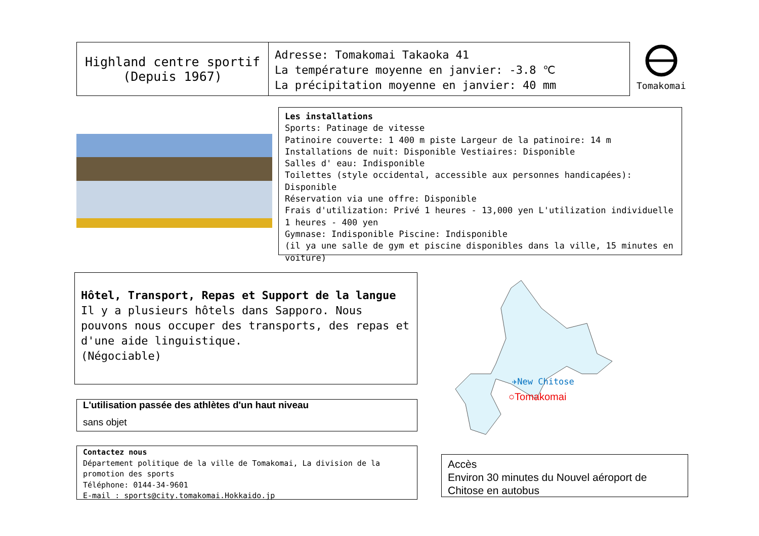Highland centre sportif
(Depuis 1967)
Adresse: Tomakomai Takaoka 41
La température moyenne en janvier: -3.8 ℃
La précipitation moyenne en janvier: 40 mm
Tomakomai
Les installations
Sports: Patinage de vitesse
Patinoire couverte: 1 400 m piste Largeur de la patinoire: 14 m
Installations de nuit: Disponible Vestiaires: Disponible
Salles d' eau: Indisponible
Toilettes (style occidental, accessible aux personnes handicapées): Disponible
Réservation via une offre: Disponible
Frais d'utilization: Privé 1 heures - 13,000 yen L'utilization individuelle 1 heures - 400 yen
Gymnase: Indisponible Piscine: Indisponible
(il ya une salle de gym et piscine disponibles dans la ville, 15 minutes en voiture)
Hôtel, Transport, Repas et Support de la langue
Il y a plusieurs hôtels dans Sapporo. Nous pouvons nous occuper des transports, des repas et d'une aide linguistique.
(Négociable)
L'utilisation passée des athlètes d'un haut niveau
sans objet
Contactez nous
Département politique de la ville de Tomakomai, La division de la promotion des sports
Téléphone: 0144-34-9601
E-mail : sports@city.tomakomai.Hokkaido.jp
✈New Chitose
○Tomakomai
Accès
Environ 30 minutes du Nouvel aéroport de Chitose en autobus